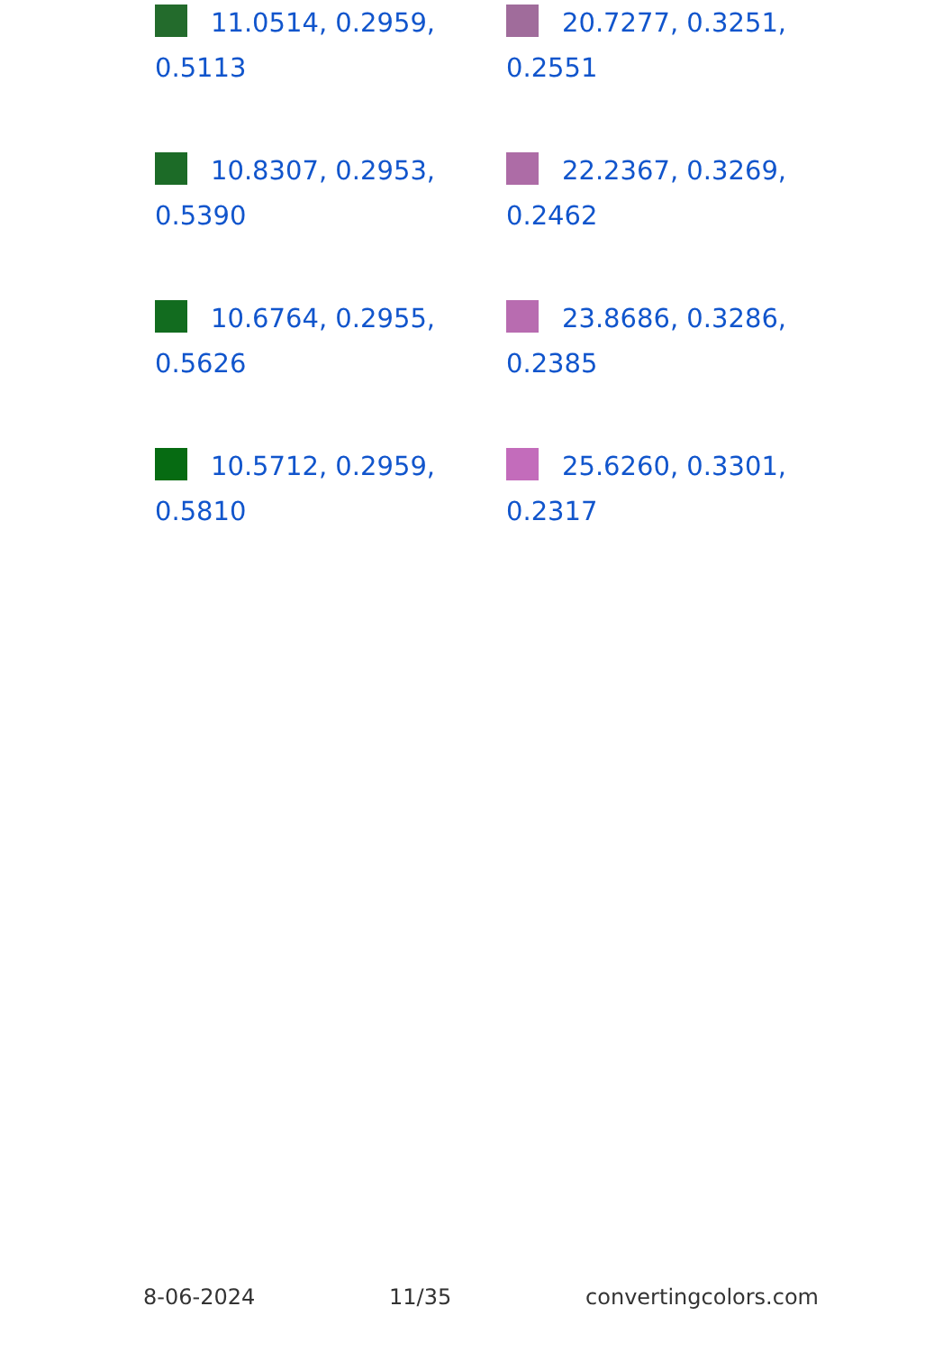11.0514, 0.2959, 0.5113
20.7277, 0.3251, 0.2551
10.8307, 0.2953, 0.5390
22.2367, 0.3269, 0.2462
10.6764, 0.2955, 0.5626
23.8686, 0.3286, 0.2385
10.5712, 0.2959, 0.5810
25.6260, 0.3301, 0.2317
8-06-2024 11/35 convertingcolors.com